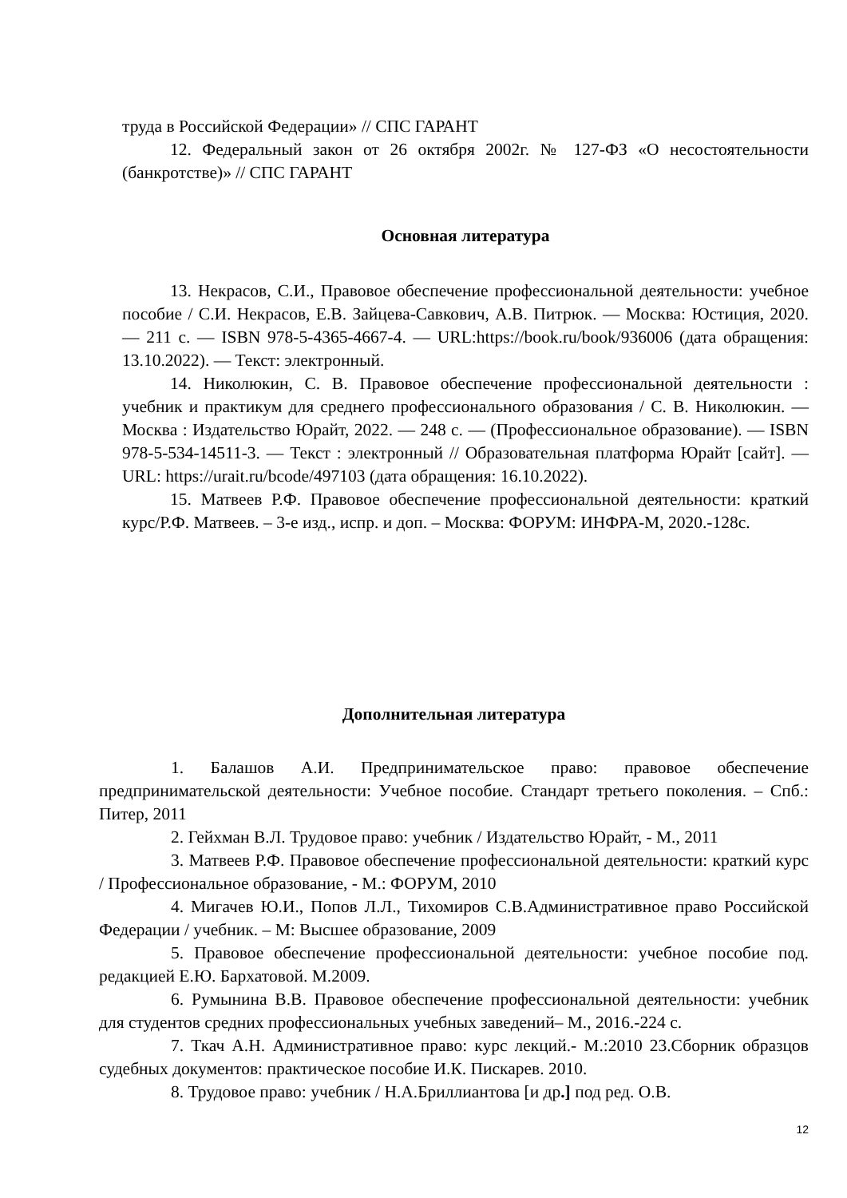труда в Российской Федерации» // СПС ГАРАНТ
12. Федеральный закон от 26 октября 2002г. № 127-ФЗ «О несостоятельности (банкротстве)» // СПС ГАРАНТ
Основная литература
13. Некрасов, С.И., Правовое обеспечение профессиональной деятельности: учебное пособие / С.И. Некрасов, Е.В. Зайцева-Савкович, А.В. Питрюк. — Москва: Юстиция, 2020. — 211 с. — ISBN 978-5-4365-4667-4. — URL:https://book.ru/book/936006 (дата обращения: 13.10.2022). — Текст: электронный.
14. Николюкин, С. В. Правовое обеспечение профессиональной деятельности : учебник и практикум для среднего профессионального образования / С. В. Николюкин. — Москва : Издательство Юрайт, 2022. — 248 с. — (Профессиональное образование). — ISBN 978-5-534-14511-3. — Текст : электронный // Образовательная платформа Юрайт [сайт]. — URL: https://urait.ru/bcode/497103 (дата обращения: 16.10.2022).
15. Матвеев Р.Ф. Правовое обеспечение профессиональной деятельности: краткий курс/Р.Ф. Матвеев. – 3-е изд., испр. и доп. – Москва: ФОРУМ: ИНФРА-М, 2020.-128с.
Дополнительная литература
1. Балашов А.И. Предпринимательское право: правовое обеспечение предпринимательской деятельности: Учебное пособие. Стандарт третьего поколения. – Спб.: Питер, 2011
2. Гейхман В.Л. Трудовое право: учебник / Издательство Юрайт, - М., 2011
3. Матвеев Р.Ф. Правовое обеспечение профессиональной деятельности: краткий курс / Профессиональное образование, - М.: ФОРУМ, 2010
4. Мигачев Ю.И., Попов Л.Л., Тихомиров С.В.Административное право Российской Федерации / учебник. – М: Высшее образование, 2009
5. Правовое обеспечение профессиональной деятельности: учебное пособие под. редакцией Е.Ю. Бархатовой. М.2009.
6. Румынина В.В. Правовое обеспечение профессиональной деятельности: учебник для студентов средних профессиональных учебных заведений– М., 2016.-224 с.
7. Ткач А.Н. Административное право: курс лекций.- М.:2010 23.Сборник образцов судебных документов: практическое пособие И.К. Пискарев. 2010.
8. Трудовое право: учебник / Н.А.Бриллиантова [и др.] под ред. О.В.
12